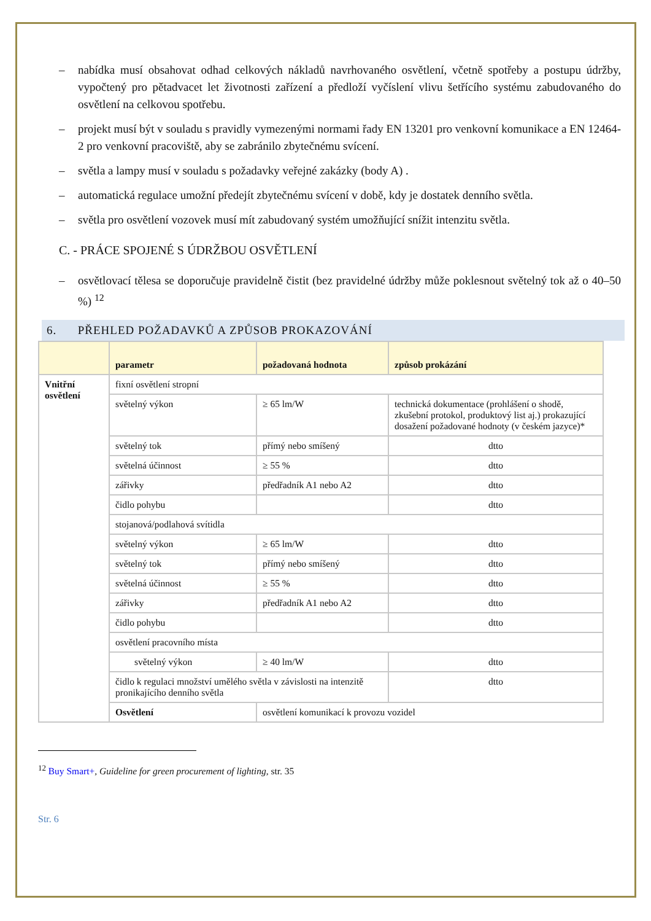– nabídka musí obsahovat odhad celkových nákladů navrhovaného osvětlení, včetně spotřeby a postupu údržby, vypočtený pro pětadvacet let životnosti zařízení a předloží vyčíslení vlivu šetřícího systému zabudovaného do osvětlení na celkovou spotřebu.
– projekt musí být v souladu s pravidly vymezenými normami řady EN 13201 pro venkovní komunikace a EN 12464-2 pro venkovní pracoviště, aby se zabránilo zbytečnému svícení.
– světla a lampy musí v souladu s požadavky veřejné zakázky (body A) .
– automatická regulace umožní předejít zbytečnému svícení v době, kdy je dostatek denního světla.
– světla pro osvětlení vozovek musí mít zabudovaný systém umožňující snížit intenzitu světla.
C. - PRÁCE SPOJENÉ S ÚDRŽBOU OSVĚTLENÍ
– osvětlovací tělesa se doporučuje pravidelně čistit (bez pravidelné údržby může poklesnout světelný tok až o 40–50 %) <sup>12</sup>
6. PŘEHLED POŽADAVKŮ A ZPŮSOB PROKAZOVÁNÍ
| | parametr | požadovaná hodnota | způsob prokázání |
| --- | --- | --- | --- |
| Vnitřní osvětlení | fixní osvětlení stropní | | |
| | světelný výkon | ≥ 65 lm/W | technická dokumentace (prohlášení o shodě, zkušební protokol, produktový list aj.) prokazující dosažení požadované hodnoty (v českém jazyce)* |
| | světelný tok | přímý nebo smíšený | dtto |
| | světelná účinnost | ≥ 55 % | dtto |
| | zářivky | předřadník A1 nebo A2 | dtto |
| | čidlo pohybu | | dtto |
| | stojanová/podlahová svítidla | | |
| | světelný výkon | ≥ 65 lm/W | dtto |
| | světelný tok | přímý nebo smíšený | dtto |
| | světelná účinnost | ≥ 55 % | dtto |
| | zářivky | předřadník A1 nebo A2 | dtto |
| | čidlo pohybu | | dtto |
| | osvětlení pracovního místa | | |
| | světelný výkon | ≥ 40 lm/W | dtto |
| | čidlo k regulaci množství umělého světla v závislosti na intenzitě pronikajícího denního světla | | dtto |
| | Osvětlení | osvětlení komunikací k provozu vozidel | |
<sup>12</sup> Buy Smart+, Guideline for green procurement of lighting, str. 35
Str. 6